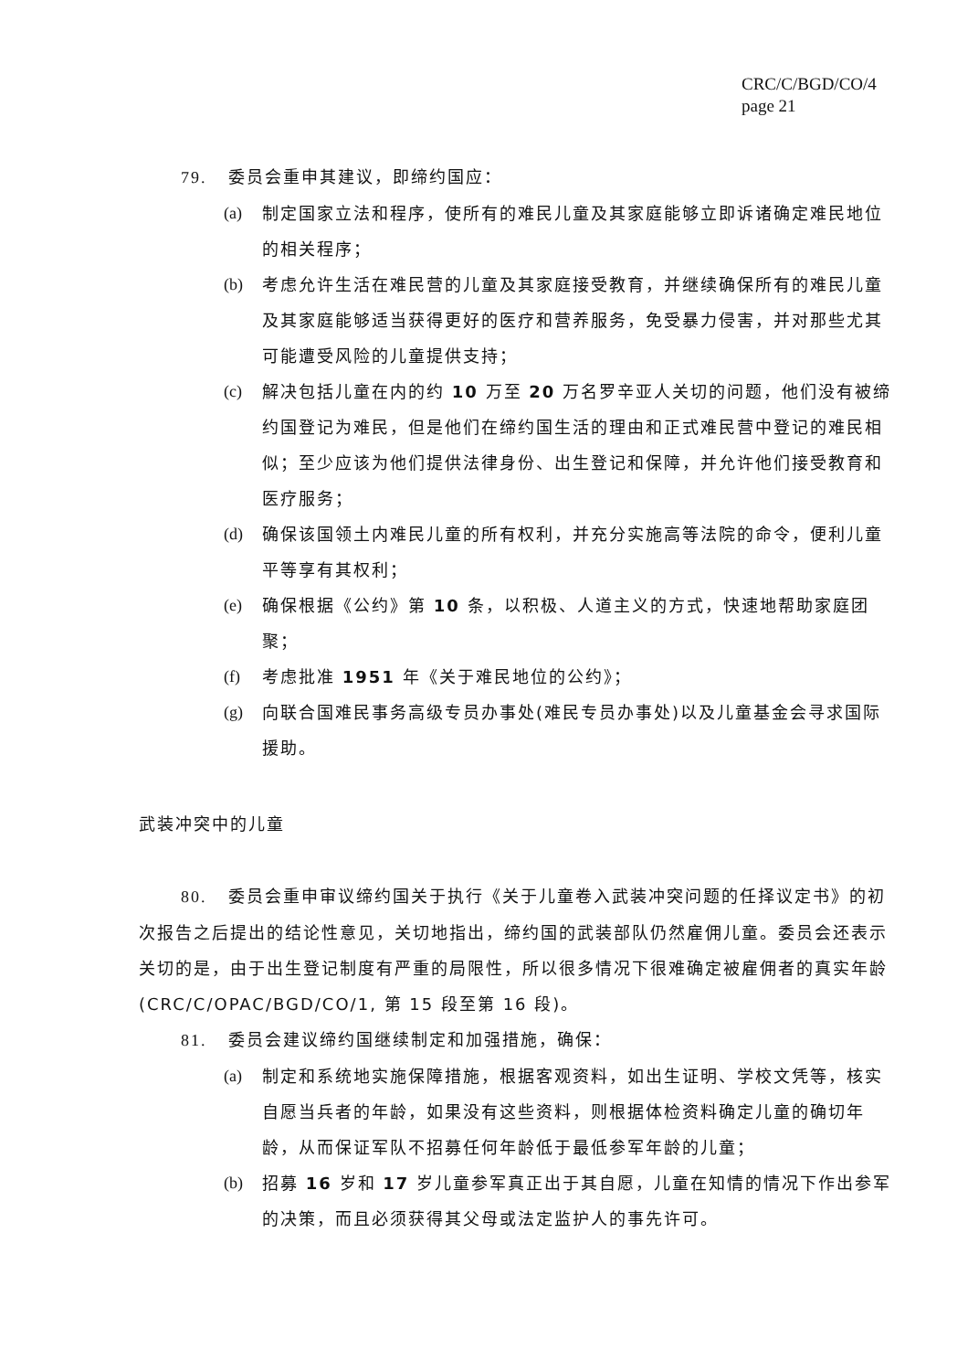CRC/C/BGD/CO/4
page 21
79. 委员会重申其建议，即缔约国应：
(a) 制定国家立法和程序，使所有的难民儿童及其家庭能够立即诉诸确定难民地位的相关程序；
(b) 考虑允许生活在难民营的儿童及其家庭接受教育，并继续确保所有的难民儿童及其家庭能够适当获得更好的医疗和营养服务，免受暴力侵害，并对那些尤其可能遭受风险的儿童提供支持；
(c) 解决包括儿童在内的约 10 万至 20 万名罗辛亚人关切的问题，他们没有被缔约国登记为难民，但是他们在缔约国生活的理由和正式难民营中登记的难民相似；至少应该为他们提供法律身份、出生登记和保障，并允许他们接受教育和医疗服务；
(d) 确保该国领土内难民儿童的所有权利，并充分实施高等法院的命令，便利儿童平等享有其权利；
(e) 确保根据《公约》第 10 条，以积极、人道主义的方式，快速地帮助家庭团聚；
(f) 考虑批准 1951 年《关于难民地位的公约》；
(g) 向联合国难民事务高级专员办事处(难民专员办事处)以及儿童基金会寻求国际援助。
武装冲突中的儿童
80. 委员会重申审议缔约国关于执行《关于儿童卷入武装冲突问题的任择议定书》的初次报告之后提出的结论性意见，关切地指出，缔约国的武装部队仍然雇佣儿童。委员会还表示关切的是，由于出生登记制度有严重的局限性，所以很多情况下很难确定被雇佣者的真实年龄(CRC/C/OPAC/BGD/CO/1, 第 15 段至第 16 段)。
81. 委员会建议缔约国继续制定和加强措施，确保：
(a) 制定和系统地实施保障措施，根据客观资料，如出生证明、学校文凭等，核实自愿当兵者的年龄，如果没有这些资料，则根据体检资料确定儿童的确切年龄，从而保证军队不招募任何年龄低于最低参军年龄的儿童；
(b) 招募 16 岁和 17 岁儿童参军真正出于其自愿，儿童在知情的情况下作出参军的决策，而且必须获得其父母或法定监护人的事先许可。